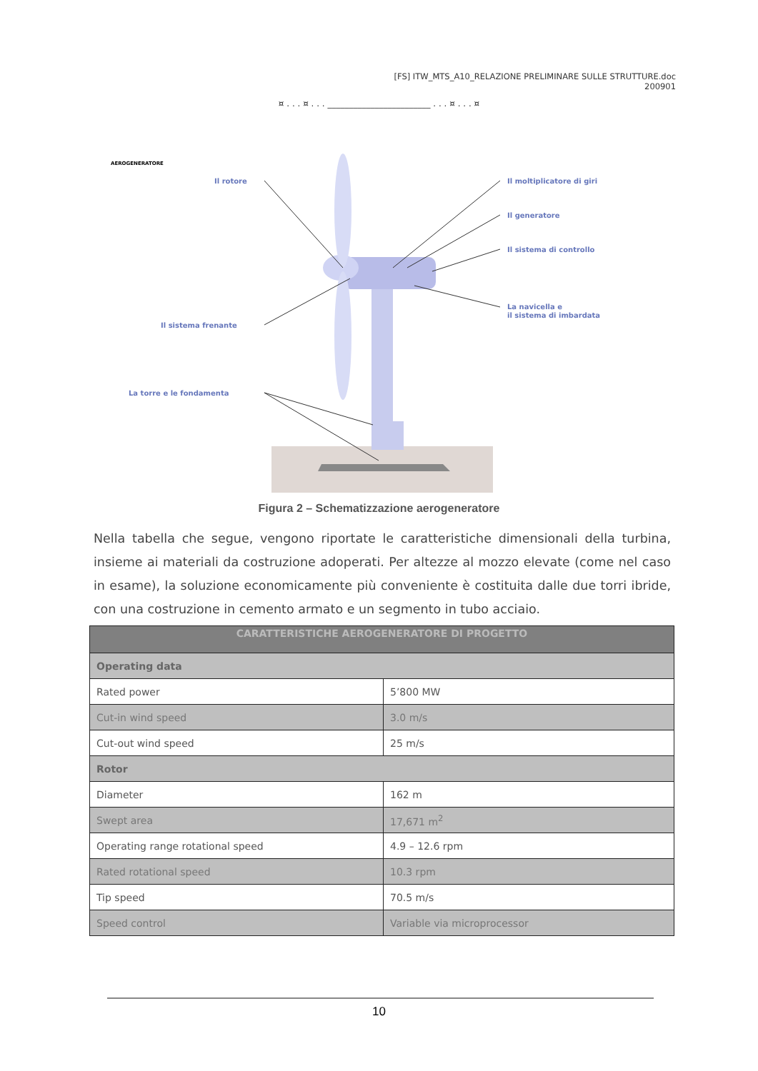[FS] ITW_MTS_A10_RELAZIONE PRELIMINARE SULLE STRUTTURE.doc
200901
¤ . . . ¤ . . . ________________________ . . . ¤ . . . ¤
AEROGENERATORE
Il rotore
Il moltiplicatore di giri
Il generatore
Il sistema di controllo
La navicella e
il sistema di imbardata
Il sistema frenante
La torre e le fondamenta
Figura 2 – Schematizzazione aerogeneratore
Nella tabella che segue, vengono riportate le caratteristiche dimensionali della turbina, insieme ai materiali da costruzione adoperati. Per altezze al mozzo elevate (come nel caso in esame), la soluzione economicamente più conveniente è costituita dalle due torri ibride, con una costruzione in cemento armato e un segmento in tubo acciaio.
| CARATTERISTICHE AEROGENERATORE DI PROGETTO | |
| --- | --- |
| Operating data | |
| Rated power | 5’800 MW |
| Cut-in wind speed | 3.0 m/s |
| Cut-out wind speed | 25 m/s |
| Rotor | |
| Diameter | 162 m |
| Swept area | 17,671 m<sup>2</sup> |
| Operating range rotational speed | 4.9 – 12.6 rpm |
| Rated rotational speed | 10.3 rpm |
| Tip speed | 70.5 m/s |
| Speed control | Variable via microprocessor |
10